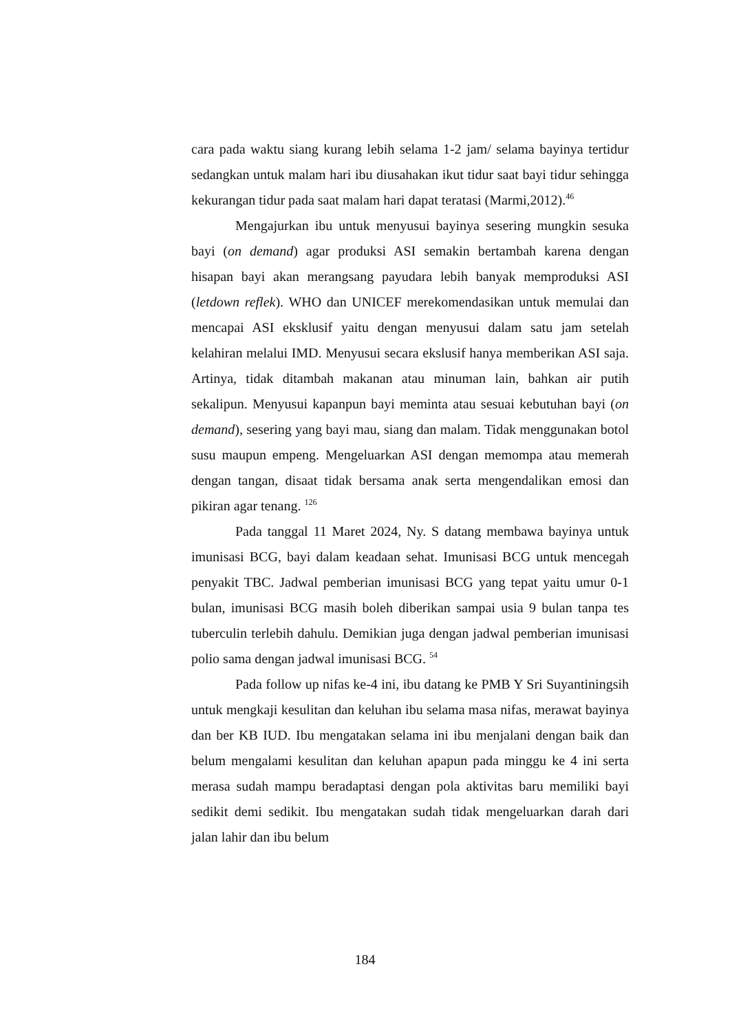cara pada waktu siang kurang lebih selama 1-2 jam/ selama bayinya tertidur sedangkan untuk malam hari ibu diusahakan ikut tidur saat bayi tidur sehingga kekurangan tidur pada saat malam hari dapat teratasi (Marmi,2012).<sup>46</sup>
Mengajurkan ibu untuk menyusui bayinya sesering mungkin sesuka bayi (on demand) agar produksi ASI semakin bertambah karena dengan hisapan bayi akan merangsang payudara lebih banyak memproduksi ASI (letdown reflek). WHO dan UNICEF merekomendasikan untuk memulai dan mencapai ASI eksklusif yaitu dengan menyusui dalam satu jam setelah kelahiran melalui IMD. Menyusui secara ekslusif hanya memberikan ASI saja. Artinya, tidak ditambah makanan atau minuman lain, bahkan air putih sekalipun. Menyusui kapanpun bayi meminta atau sesuai kebutuhan bayi (on demand), sesering yang bayi mau, siang dan malam. Tidak menggunakan botol susu maupun empeng. Mengeluarkan ASI dengan memompa atau memerah dengan tangan, disaat tidak bersama anak serta mengendalikan emosi dan pikiran agar tenang. <sup>126</sup>
Pada tanggal 11 Maret 2024, Ny. S datang membawa bayinya untuk imunisasi BCG, bayi dalam keadaan sehat. Imunisasi BCG untuk mencegah penyakit TBC. Jadwal pemberian imunisasi BCG yang tepat yaitu umur 0-1 bulan, imunisasi BCG masih boleh diberikan sampai usia 9 bulan tanpa tes tuberculin terlebih dahulu. Demikian juga dengan jadwal pemberian imunisasi polio sama dengan jadwal imunisasi BCG. <sup>54</sup>
Pada follow up nifas ke-4 ini, ibu datang ke PMB Y Sri Suyantiningsih untuk mengkaji kesulitan dan keluhan ibu selama masa nifas, merawat bayinya dan ber KB IUD. Ibu mengatakan selama ini ibu menjalani dengan baik dan belum mengalami kesulitan dan keluhan apapun pada minggu ke 4 ini serta merasa sudah mampu beradaptasi dengan pola aktivitas baru memiliki bayi sedikit demi sedikit. Ibu mengatakan sudah tidak mengeluarkan darah dari jalan lahir dan ibu belum
184